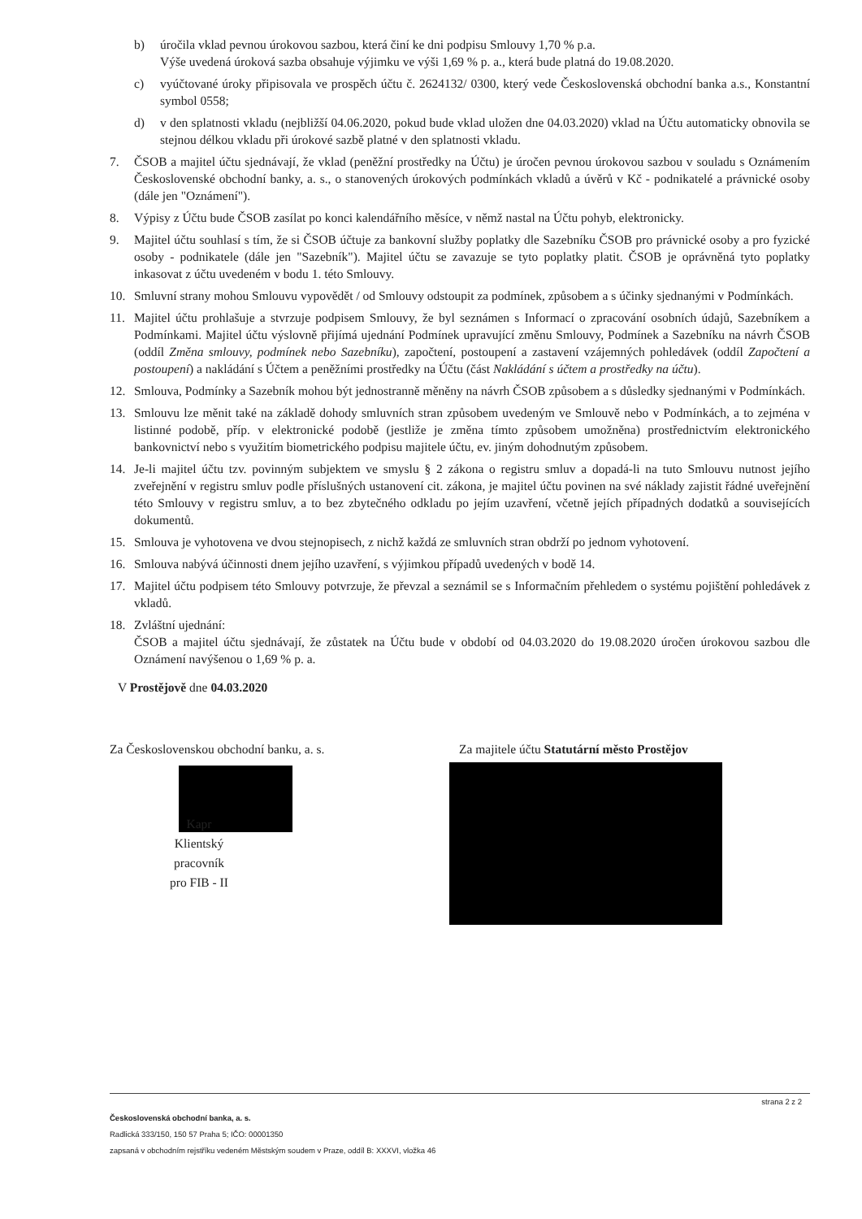b) úročila vklad pevnou úrokovou sazbou, která činí ke dni podpisu Smlouvy 1,70 % p.a.
Výše uvedená úroková sazba obsahuje výjimku ve výši 1,69 % p. a., která bude platná do 19.08.2020.
c) vyúčtované úroky připisovala ve prospěch účtu č. 2624132/ 0300, který vede Československá obchodní banka a.s., Konstantní symbol 0558;
d) v den splatnosti vkladu (nejbližší 04.06.2020, pokud bude vklad uložen dne 04.03.2020) vklad na Účtu automaticky obnovila se stejnou délkou vkladu při úrokové sazbě platné v den splatnosti vkladu.
7. ČSOB a majitel účtu sjednávají, že vklad (peněžní prostředky na Účtu) je úročen pevnou úrokovou sazbou v souladu s Oznámením Československé obchodní banky, a. s., o stanovených úrokových podmínkách vkladů a úvěrů v Kč - podnikatelé a právnické osoby (dále jen "Oznámení").
8. Výpisy z Účtu bude ČSOB zasílat po konci kalendářního měsíce, v němž nastal na Účtu pohyb, elektronicky.
9. Majitel účtu souhlasí s tím, že si ČSOB účtuje za bankovní služby poplatky dle Sazebníku ČSOB pro právnické osoby a pro fyzické osoby - podnikatele (dále jen "Sazebník"). Majitel účtu se zavazuje se tyto poplatky platit. ČSOB je oprávněná tyto poplatky inkasovat z účtu uvedeném v bodu 1. této Smlouvy.
10. Smluvní strany mohou Smlouvu vypovědět / od Smlouvy odstoupit za podmínek, způsobem a s účinky sjednanými v Podmínkách.
11. Majitel účtu prohlašuje a stvrzuje podpisem Smlouvy, že byl seznámen s Informací o zpracování osobních údajů, Sazebníkem a Podmínkami. Majitel účtu výslovně přijímá ujednání Podmínek upravující změnu Smlouvy, Podmínek a Sazebníku na návrh ČSOB (oddíl Změna smlouvy, podmínek nebo Sazebníku), započtení, postoupení a zastavení vzájemných pohledávek (oddíl Započtení a postoupení) a nakládání s Účtem a peněžními prostředky na Účtu (část Nakládání s účtem a prostředky na účtu).
12. Smlouva, Podmínky a Sazebník mohou být jednostranně měněny na návrh ČSOB způsobem a s důsledky sjednanými v Podmínkách.
13. Smlouvu lze měnit také na základě dohody smluvních stran způsobem uvedeným ve Smlouvě nebo v Podmínkách, a to zejména v listinné podobě, příp. v elektronické podobě (jestliže je změna tímto způsobem umožněna) prostřednictvím elektronického bankovnictví nebo s využitím biometrického podpisu majitele účtu, ev. jiným dohodnutým způsobem.
14. Je-li majitel účtu tzv. povinným subjektem ve smyslu § 2 zákona o registru smluv a dopadá-li na tuto Smlouvu nutnost jejího zveřejnění v registru smluv podle příslušných ustanovení cit. zákona, je majitel účtu povinen na své náklady zajistit řádné uveřejnění této Smlouvy v registru smluv, a to bez zbytečného odkladu po jejím uzavření, včetně jejích případných dodatků a souvisejících dokumentů.
15. Smlouva je vyhotovena ve dvou stejnopisech, z nichž každá ze smluvních stran obdrží po jednom vyhotovení.
16. Smlouva nabývá účinnosti dnem jejího uzavření, s výjimkou případů uvedených v bodě 14.
17. Majitel účtu podpisem této Smlouvy potvrzuje, že převzal a seznámil se s Informačním přehledem o systému pojištění pohledávek z vkladů.
18. Zvláštní ujednání:
ČSOB a majitel účtu sjednávají, že zůstatek na Účtu bude v období od 04.03.2020 do 19.08.2020 úročen úrokovou sazbou dle Oznámení navýšenou o 1,69 % p. a.
V Prostějově dne 04.03.2020
Za Československou obchodní banku, a. s.
Kapr
Klientský pracovník
pro FIB - II
Za majitele účtu Statutární město Prostějov
strana 2 z 2
Československá obchodní banka, a. s.
Radlická 333/150, 150 57 Praha 5; IČO: 00001350
zapsaná v obchodním rejstříku vedeném Městským soudem v Praze, oddíl B: XXXVI, vložka 46